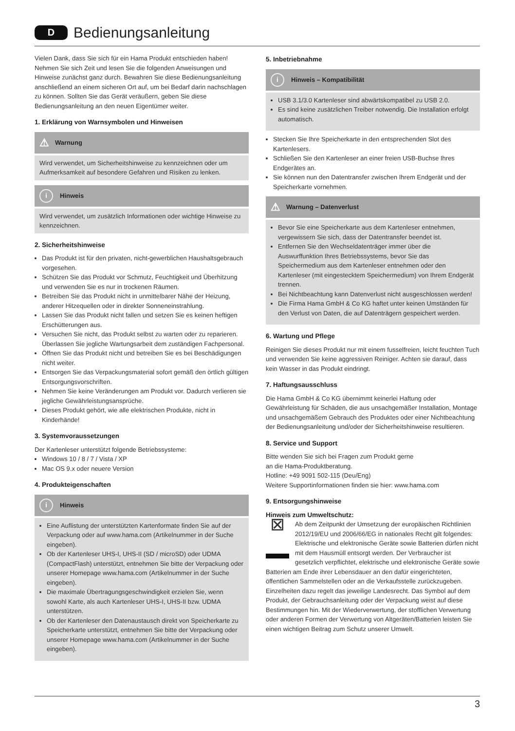D
Bedienungsanleitung
Vielen Dank, dass Sie sich für ein Hama Produkt entschieden haben! Nehmen Sie sich Zeit und lesen Sie die folgenden Anweisungen und Hinweise zunächst ganz durch. Bewahren Sie diese Bedienungsanleitung anschließend an einem sicheren Ort auf, um bei Bedarf darin nachschlagen zu können. Sollten Sie das Gerät veräußern, geben Sie diese Bedienungsanleitung an den neuen Eigentümer weiter.
1. Erklärung von Warnsymbolen und Hinweisen
⚠ Warnung
Wird verwendet, um Sicherheitshinweise zu kennzeichnen oder um Aufmerksamkeit auf besondere Gefahren und Risiken zu lenken.
i Hinweis
Wird verwendet, um zusätzlich Informationen oder wichtige Hinweise zu kennzeichnen.
2. Sicherheitshinweise
Das Produkt ist für den privaten, nicht-gewerblichen Haushaltsgebrauch vorgesehen.
Schützen Sie das Produkt vor Schmutz, Feuchtigkeit und Überhitzung und verwenden Sie es nur in trockenen Räumen.
Betreiben Sie das Produkt nicht in unmittelbarer Nähe der Heizung, anderer Hitzequellen oder in direkter Sonneneinstrahlung.
Lassen Sie das Produkt nicht fallen und setzen Sie es keinen heftigen Erschütterungen aus.
Versuchen Sie nicht, das Produkt selbst zu warten oder zu reparieren. Überlassen Sie jegliche Wartungsarbeit dem zuständigen Fachpersonal.
Öffnen Sie das Produkt nicht und betreiben Sie es bei Beschädigungen nicht weiter.
Entsorgen Sie das Verpackungsmaterial sofort gemäß den örtlich gültigen Entsorgungsvorschriften.
Nehmen Sie keine Veränderungen am Produkt vor. Dadurch verlieren sie jegliche Gewährleistungsansprüche.
Dieses Produkt gehört, wie alle elektrischen Produkte, nicht in Kinderhände!
3. Systemvoraussetzungen
Der Kartenleser unterstützt folgende Betriebssysteme:
Windows 10 / 8 / 7 / Vista / XP
Mac OS 9.x oder neuere Version
4. Produkteigenschaften
i Hinweis
Eine Auflistung der unterstützten Kartenformate finden Sie auf der Verpackung oder auf www.hama.com (Artikelnummer in der Suche eingeben).
Ob der Kartenleser UHS-I, UHS-II (SD / microSD) oder UDMA (CompactFlash) unterstützt, entnehmen Sie bitte der Verpackung oder unserer Homepage www.hama.com (Artikelnummer in der Suche eingeben).
Die maximale Übertragungsgeschwindigkeit erzielen Sie, wenn sowohl Karte, als auch Kartenleser UHS-I, UHS-II bzw. UDMA unterstützen.
Ob der Kartenleser den Datenaustausch direkt von Speicherkarte zu Speicherkarte unterstützt, entnehmen Sie bitte der Verpackung oder unserer Homepage www.hama.com (Artikelnummer in der Suche eingeben).
5. Inbetriebnahme
i Hinweis – Kompatibilität
USB 3.1/3.0 Kartenleser sind abwärtskompatibel zu USB 2.0.
Es sind keine zusätzlichen Treiber notwendig. Die Installation erfolgt automatisch.
Stecken Sie Ihre Speicherkarte in den entsprechenden Slot des Kartenlesers.
Schließen Sie den Kartenleser an einer freien USB-Buchse Ihres Endgerätes an.
Sie können nun den Datentransfer zwischen Ihrem Endgerät und der Speicherkarte vornehmen.
⚠ Warnung – Datenverlust
Bevor Sie eine Speicherkarte aus dem Kartenleser entnehmen, vergewissern Sie sich, dass der Datentransfer beendet ist.
Entfernen Sie den Wechseldatenträger immer über die Auswurffunktion Ihres Betriebssystems, bevor Sie das Speichermedium aus dem Kartenleser entnehmen oder den Kartenleser (mit eingestecktem Speichermedium) von Ihrem Endgerät trennen.
Bei Nichtbeachtung kann Datenverlust nicht ausgeschlossen werden!
Die Firma Hama GmbH & Co KG haftet unter keinen Umständen für den Verlust von Daten, die auf Datenträgern gespeichert werden.
6. Wartung und Pflege
Reinigen Sie dieses Produkt nur mit einem fusselfreien, leicht feuchten Tuch und verwenden Sie keine aggressiven Reiniger. Achten sie darauf, dass kein Wasser in das Produkt eindringt.
7. Haftungsausschluss
Die Hama GmbH & Co KG übernimmt keinerlei Haftung oder Gewährleistung für Schäden, die aus unsachgemäßer Installation, Montage und unsachgemäßem Gebrauch des Produktes oder einer Nichtbeachtung der Bedienungsanleitung und/oder der Sicherheitshinweise resultieren.
8. Service und Support
Bitte wenden Sie sich bei Fragen zum Produkt gerne
an die Hama-Produktberatung.
Hotline: +49 9091 502-115 (Deu/Eng)
Weitere Supportinformationen finden sie hier: www.hama.com
9. Entsorgungshinweise
Hinweis zum Umweltschutz:
⊠ Ab dem Zeitpunkt der Umsetzung der europäischen Richtlinien 2012/19/EU und 2006/66/EG in nationales Recht gilt folgendes: Elektrische und elektronische Geräte sowie Batterien dürfen nicht mit dem Hausmüll entsorgt werden. Der Verbraucher ist gesetzlich verpflichtet, elektrische und elektronische Geräte sowie Batterien am Ende ihrer Lebensdauer an den dafür eingerichteten, öffentlichen Sammelstellen oder an die Verkaufsstelle zurückzugeben. Einzelheiten dazu regelt das jeweilige Landesrecht. Das Symbol auf dem Produkt, der Gebrauchsanleitung oder der Verpackung weist auf diese Bestimmungen hin. Mit der Wiederverwertung, der stofflichen Verwertung oder anderen Formen der Verwertung von Altgeräten/Batterien leisten Sie einen wichtigen Beitrag zum Schutz unserer Umwelt.
3